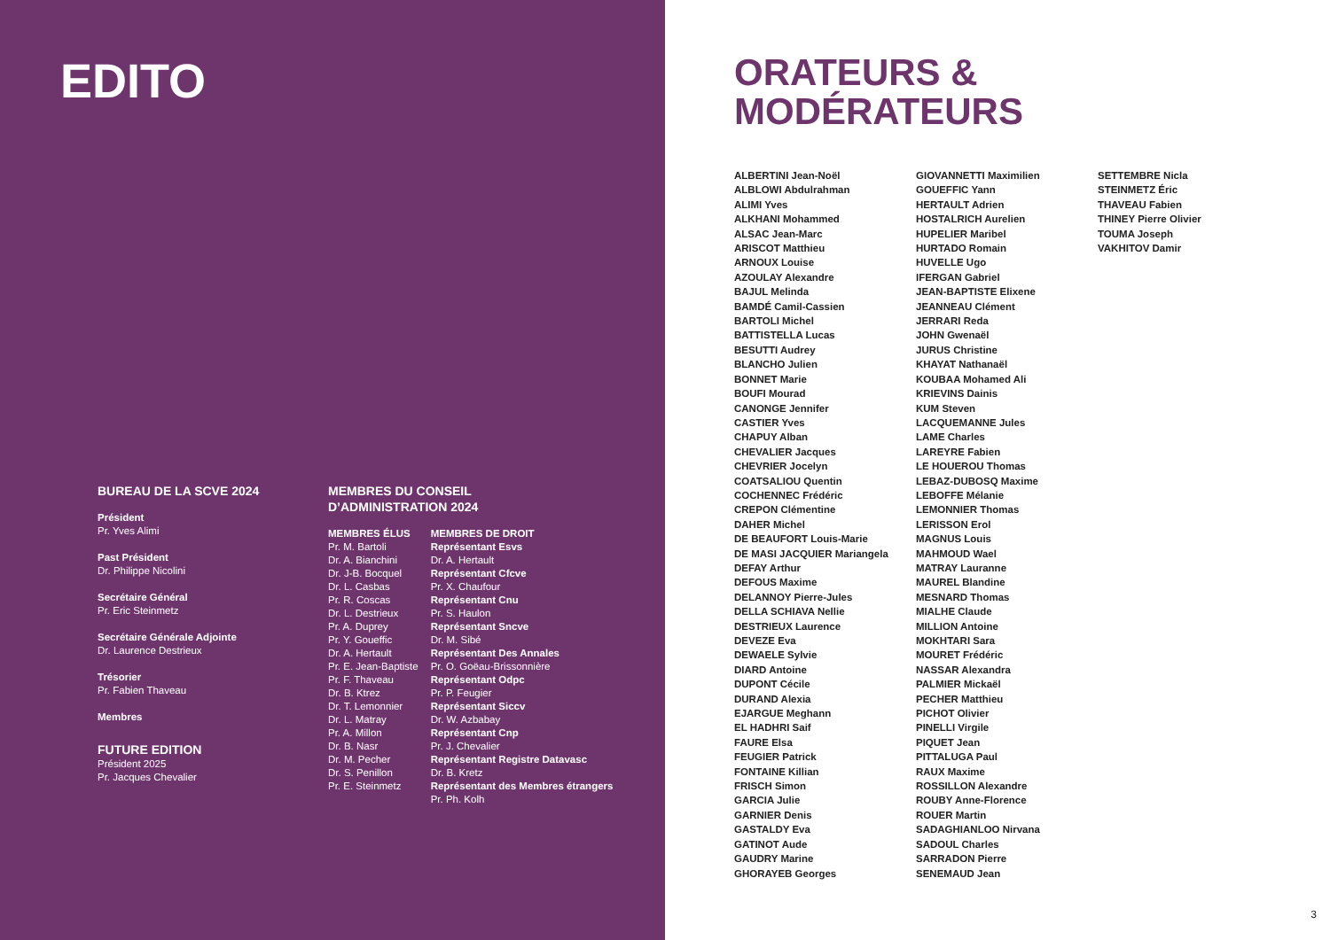EDITO
BUREAU DE LA SCVE 2024
Président
Pr. Yves Alimi
Past Président
Dr. Philippe Nicolini
Secrétaire Général
Pr. Eric Steinmetz
Secrétaire Générale Adjointe
Dr. Laurence Destrieux
Trésorier
Pr. Fabien Thaveau
Membres
FUTURE EDITION
Président 2025
Pr. Jacques Chevalier
MEMBRES DU CONSEIL
D’ADMINISTRATION 2024
MEMBRES ÉLUS
Pr. M. Bartoli
Dr. A. Bianchini
Dr. J-B. Bocquel
Dr. L. Casbas
Pr. R. Coscas
Dr. L. Destrieux
Pr. A. Duprey
Pr. Y. Goueffic
Dr. A. Hertault
Pr. E. Jean-Baptiste
Pr. F. Thaveau
Dr. B. Ktrez
Dr. T. Lemonnier
Dr. L. Matray
Pr. A. Millon
Dr. B. Nasr
Dr. M. Pecher
Dr. S. Penillon
Pr. E. Steinmetz
MEMBRES DE DROIT
Représentant Esvs
Dr. A. Hertault
Représentant Cfcve
Pr. X. Chaufour
Représentant Cnu
Pr. S. Haulon
Représentant Sncve
Dr. M. Sibé
Représentant Des Annales
Pr. O. Goëau-Brissonnière
Représentant Odpc
Pr. P. Feugier
Représentant Siccv
Dr. W. Azbabay
Représentant Cnp
Pr. J. Chevalier
Représentant Registre Datavasc
Dr. B. Kretz
Représentant des Membres étrangers
Pr. Ph. Kolh
ORATEURS &
MODÉRATEURS
ALBERTINI Jean-Noël
ALBLOWI Abdulrahman
ALIMI Yves
ALKHANI Mohammed
ALSAC Jean-Marc
ARISCOT Matthieu
ARNOUX Louise
AZOULAY Alexandre
BAJUL Melinda
BAMDÉ Camil-Cassien
BARTOLI Michel
BATTISTELLA Lucas
BESUTTI Audrey
BLANCHO Julien
BONNET Marie
BOUFI Mourad
CANONGE Jennifer
CASTIER Yves
CHAPUY Alban
CHEVALIER Jacques
CHEVRIER Jocelyn
COATSALIOU Quentin
COCHENNEC Frédéric
CREPON Clémentine
DAHER Michel
DE BEAUFORT Louis-Marie
DE MASI JACQUIER Mariangela
DEFAY Arthur
DEFOUS Maxime
DELANNOY Pierre-Jules
DELLA SCHIAVA Nellie
DESTRIEUX Laurence
DEVEZE Eva
DEWAELE Sylvie
DIARD Antoine
DUPONT Cécile
DURAND Alexia
EJARGUE Meghann
EL HADHRI Saif
FAURE Elsa
FEUGIER Patrick
FONTAINE Killian
FRISCH Simon
GARCIA Julie
GARNIER Denis
GASTALDY Eva
GATINOT Aude
GAUDRY Marine
GHORAYEB Georges
GIOVANNETTI Maximilien
GOUEFFIC Yann
HERTAULT Adrien
HOSTALRICH Aurelien
HUPELIER Maribel
HURTADO Romain
HUVELLE Ugo
IFERGAN Gabriel
JEAN-BAPTISTE Elixene
JEANNEAU Clément
JERRARI Reda
JOHN Gwenaël
JURUS Christine
KHAYAT Nathanaël
KOUBAA Mohamed Ali
KRIEVINS Dainis
KUM Steven
LACQUEMANNE Jules
LAME Charles
LAREYRE Fabien
LE HOUEROU Thomas
LEBAZ-DUBOSQ Maxime
LEBOFFE Mélanie
LEMONNIER Thomas
LERISSON Erol
MAGNUS Louis
MAHMOUD Wael
MATRAY Lauranne
MAUREL Blandine
MESNARD Thomas
MIALHE Claude
MILLION Antoine
MOKHTARI Sara
MOURET Frédéric
NASSAR Alexandra
PALMIER Mickaël
PECHER Matthieu
PICHOT Olivier
PINELLI Virgile
PIQUET Jean
PITTALUGA Paul
RAUX Maxime
ROSSILLON Alexandre
ROUBY Anne-Florence
ROUER Martin
SADAGHIANLOO Nirvana
SADOUL Charles
SARRADON Pierre
SENEMAUD Jean
SETTEMBRE Nicla
STEINMETZ Éric
THAVEAU Fabien
THINEY Pierre Olivier
TOUMA Joseph
VAKHITOV Damir
3